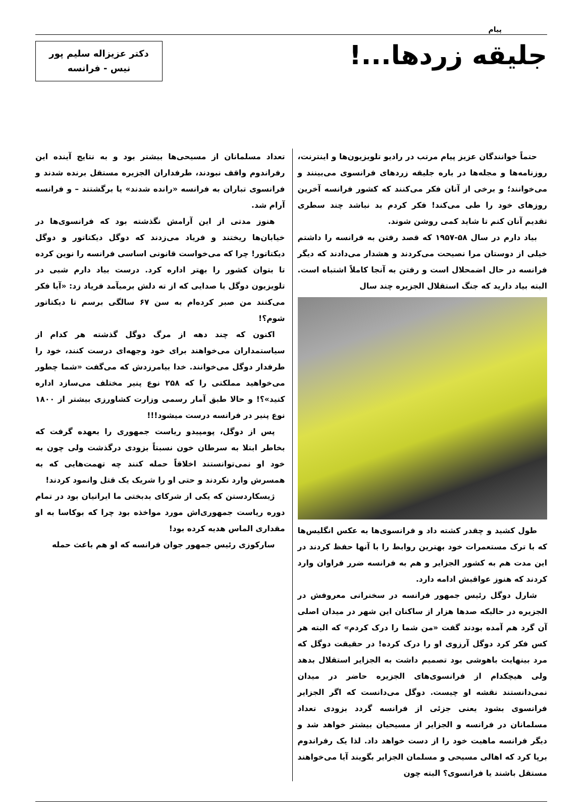پیام
جلیقه زردها...!
دکتر عزیزاله سلیم پور
نیس - فرانسه
حتماً خوانندگان عزیز پیام مرتب در رادیو تلویزیون‌ها و اینترنت، روزنامه‌ها و مجله‌ها در باره جلیقه زردهای فرانسوی می‌بینند و می‌خوانند؛ و برخی از آنان فکر می‌کنند که کشور فرانسه آخرین روزهای خود را طی می‌کند! فکر کردم بد نباشد چند سطری تقدیم آنان کنم تا شاید کمی روشن شوند.
بیاد دارم در سال ۵۸-۱۹۵۷ که قصد رفتن به فرانسه را داشتم خیلی از دوستان مرا نصیحت می‌کردند و هشدار می‌دادند که دیگر فرانسه در حال اضمحلال است و رفتن به آنجا کاملاً اشتباه است. البته بیاد دارید که جنگ استقلال الجزیره چند سال
طول کشید و چقدر کشته داد و فرانسوی‌ها به عکس انگلیس‌ها که با ترک مستعمرات خود بهترین روابط را با آنها حفظ کردند در این مدت هم به کشور الجزایر و هم به فرانسه ضرر فراوان وارد کردند که هنوز عواقبش ادامه دارد.
شارل دوگل رئیس جمهور فرانسه در سخنرانی معروفش در الجزیره در حالیکه صدها هزار از ساکنان این شهر در میدان اصلی آن گرد هم آمده بودند گفت «من شما را درک کردم» که البته هر کس فکر کرد دوگل آرزوی او را درک کرده! در حقیقت دوگل که مرد بینهایت باهوشی بود تصمیم داشت به الجزایر استقلال بدهد ولی هیچکدام از فرانسوی‌های الجزیره حاضر در میدان نمی‌دانستند نقشه او چیست. دوگل می‌دانست که اگر الجزایر فرانسوی بشود یعنی جزئی از فرانسه گردد بزودی تعداد مسلمانان در فرانسه و الجزایر از مسیحیان بیشتر خواهد شد و دیگر فرانسه ماهیت خود را از دست خواهد داد. لذا یک رفراندوم برپا کرد که اهالی مسیحی و مسلمان الجزایر بگویند آیا می‌خواهند مستقل باشند یا فرانسوی؟ البته چون
تعداد مسلمانان از مسیحی‌ها بیشتر بود و به نتایج آینده این رفراندوم واقف نبودند، طرفداران الجزیره مستقل برنده شدند و فرانسوی تباران به فرانسه «رانده شدند» یا برگشتند – و فرانسه آرام شد.
هنوز مدتی از این آرامش نگذشته بود که فرانسوی‌ها در خیابان‌ها ریختند و فریاد می‌زدند که دوگل دیکتاتور و دوگل دیکتاتور! چرا که می‌خواست قانونی اساسی فرانسه را نوین کرده تا بتوان کشور را بهتر اداره کرد. درست بیاد دارم شبی در تلویزیون دوگل با صدایی که از ته دلش برمیآمد فریاد زد: «آیا فکر می‌کنند من صبر کرده‌ام به سن ۶۷ سالگی برسم تا دیکتاتور شوم؟!
اکنون که چند دهه از مرگ دوگل گذشته هر کدام از سیاستمداران می‌خواهند برای خود وجهه‌ای درست کنند، خود را طرفدار دوگل می‌خوانند. خدا بیامرزدش که می‌گفت «شما چطور می‌خواهید مملکتی را که ۲۵۸ نوع پنیر مختلف می‌سازد اداره کنید»؟! و حالا طبق آمار رسمی وزارت کشاورزی بیشتر از ۱۸۰۰ نوع پنیر در فرانسه درست میشود!!!
پس از دوگل، پومپیدو ریاست جمهوری را بعهده گرفت که بخاطر ابتلا به سرطان خون نسبتاً بزودی درگذشت ولی چون به خود او نمی‌توانستند اخلاقاً حمله کنند چه تهمت‌هایی که به همسرش وارد نکردند و حتی او را شریک یک قتل وانمود کردند!
ژیسکاردستن که یکی از شرکای بدبختی ما ایرانیان بود در تمام دوره ریاست جمهوری‌اش مورد مواخذه بود چرا که بوکاسا به او مقداری الماس هدیه کرده بود!
سارکوزی رئیس جمهور جوان فرانسه که او هم باعث حمله